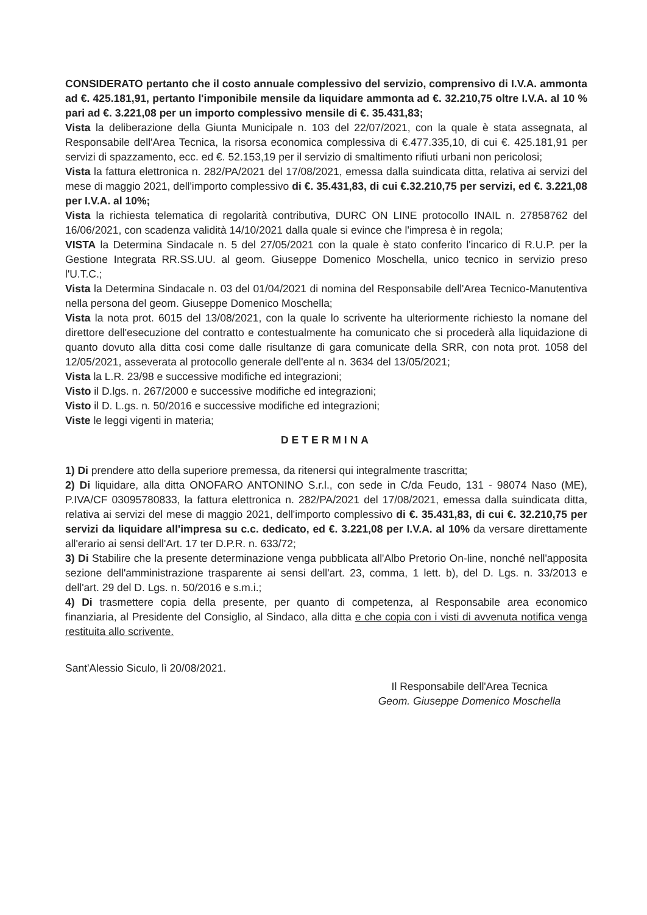CONSIDERATO pertanto che il costo annuale complessivo del servizio, comprensivo di I.V.A. ammonta ad €. 425.181,91, pertanto l'imponibile mensile da liquidare ammonta ad €. 32.210,75 oltre I.V.A. al 10 % pari ad €. 3.221,08 per un importo complessivo mensile di €. 35.431,83;
Vista la deliberazione della Giunta Municipale n. 103 del 22/07/2021, con la quale è stata assegnata, al Responsabile dell'Area Tecnica, la risorsa economica complessiva di €.477.335,10, di cui €. 425.181,91 per servizi di spazzamento, ecc. ed €. 52.153,19 per il servizio di smaltimento rifiuti urbani non pericolosi;
Vista la fattura elettronica n. 282/PA/2021 del 17/08/2021, emessa dalla suindicata ditta, relativa ai servizi del mese di maggio 2021, dell'importo complessivo di €. 35.431,83, di cui €.32.210,75 per servizi, ed €. 3.221,08 per I.V.A. al 10%;
Vista la richiesta telematica di regolarità contributiva, DURC ON LINE protocollo INAIL n. 27858762 del 16/06/2021, con scadenza validità 14/10/2021 dalla quale si evince che l'impresa è in regola;
VISTA la Determina Sindacale n. 5 del 27/05/2021 con la quale è stato conferito l'incarico di R.U.P. per la Gestione Integrata RR.SS.UU. al geom. Giuseppe Domenico Moschella, unico tecnico in servizio preso l'U.T.C.;
Vista la Determina Sindacale n. 03 del 01/04/2021 di nomina del Responsabile dell'Area Tecnico-Manutentiva nella persona del geom. Giuseppe Domenico Moschella;
Vista la nota prot. 6015 del 13/08/2021, con la quale lo scrivente ha ulteriormente richiesto la nomane del direttore dell'esecuzione del contratto e contestualmente ha comunicato che si procederà alla liquidazione di quanto dovuto alla ditta cosi come dalle risultanze di gara comunicate della SRR, con nota prot. 1058 del 12/05/2021, asseverata al protocollo generale dell'ente al n. 3634 del 13/05/2021;
Vista la L.R. 23/98 e successive modifiche ed integrazioni;
Visto il D.lgs. n. 267/2000 e successive modifiche ed integrazioni;
Visto il D. L.gs. n. 50/2016 e successive modifiche ed integrazioni;
Viste le leggi vigenti in materia;
DETERMINA
1) Di prendere atto della superiore premessa, da ritenersi qui integralmente trascritta;
2) Di liquidare, alla ditta ONOFARO ANTONINO S.r.l., con sede in C/da Feudo, 131 - 98074 Naso (ME), P.IVA/CF 03095780833, la fattura elettronica n. 282/PA/2021 del 17/08/2021, emessa dalla suindicata ditta, relativa ai servizi del mese di maggio 2021, dell'importo complessivo di €. 35.431,83, di cui €. 32.210,75 per servizi da liquidare all'impresa su c.c. dedicato, ed €. 3.221,08 per I.V.A. al 10% da versare direttamente all'erario ai sensi dell'Art. 17 ter D.P.R. n. 633/72;
3) Di Stabilire che la presente determinazione venga pubblicata all'Albo Pretorio On-line, nonché nell'apposita sezione dell'amministrazione trasparente ai sensi dell'art. 23, comma, 1 lett. b), del D. Lgs. n. 33/2013 e dell'art. 29 del D. Lgs. n. 50/2016 e s.m.i.;
4) Di trasmettere copia della presente, per quanto di competenza, al Responsabile area economico finanziaria, al Presidente del Consiglio, al Sindaco, alla ditta e che copia con i visti di avvenuta notifica venga restituita allo scrivente.
Sant'Alessio Siculo, lì 20/08/2021.
Il Responsabile dell'Area Tecnica
Geom. Giuseppe Domenico Moschella